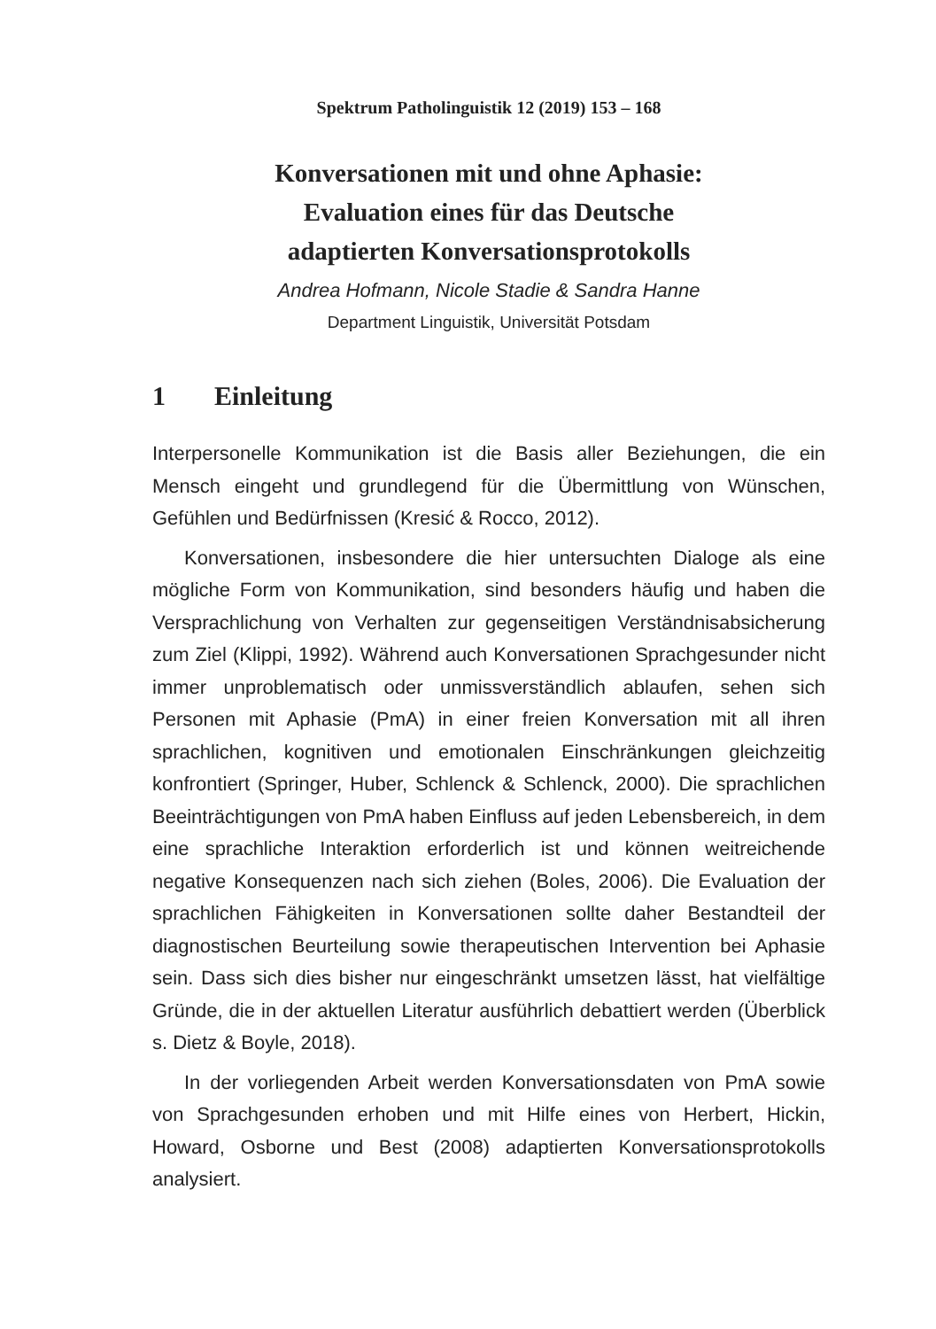Spektrum Patholinguistik 12 (2019) 153 – 168
Konversationen mit und ohne Aphasie:
Evaluation eines für das Deutsche
adaptierten Konversationsprotokolls
Andrea Hofmann, Nicole Stadie & Sandra Hanne
Department Linguistik, Universität Potsdam
1 Einleitung
Interpersonelle Kommunikation ist die Basis aller Beziehungen, die ein Mensch eingeht und grundlegend für die Übermittlung von Wünschen, Gefühlen und Bedürfnissen (Kresić & Rocco, 2012).
Konversationen, insbesondere die hier untersuchten Dialoge als eine mögliche Form von Kommunikation, sind besonders häufig und haben die Versprachlichung von Verhalten zur gegenseitigen Verständnisabsicherung zum Ziel (Klippi, 1992). Während auch Konversationen Sprachgesunder nicht immer unproblematisch oder unmissverständlich ablaufen, sehen sich Personen mit Aphasie (PmA) in einer freien Konversation mit all ihren sprachlichen, kognitiven und emotionalen Einschränkungen gleichzeitig konfrontiert (Springer, Huber, Schlenck & Schlenck, 2000). Die sprachlichen Beeinträchtigungen von PmA haben Einfluss auf jeden Lebensbereich, in dem eine sprachliche Interaktion erforderlich ist und können weitreichende negative Konsequenzen nach sich ziehen (Boles, 2006). Die Evaluation der sprachlichen Fähigkeiten in Konversationen sollte daher Bestandteil der diagnostischen Beurteilung sowie therapeutischen Intervention bei Aphasie sein. Dass sich dies bisher nur eingeschränkt umsetzen lässt, hat vielfältige Gründe, die in der aktuellen Literatur ausführlich debattiert werden (Überblick s. Dietz & Boyle, 2018).
In der vorliegenden Arbeit werden Konversationsdaten von PmA sowie von Sprachgesunden erhoben und mit Hilfe eines von Herbert, Hickin, Howard, Osborne und Best (2008) adaptierten Konversationsprotokolls analysiert.